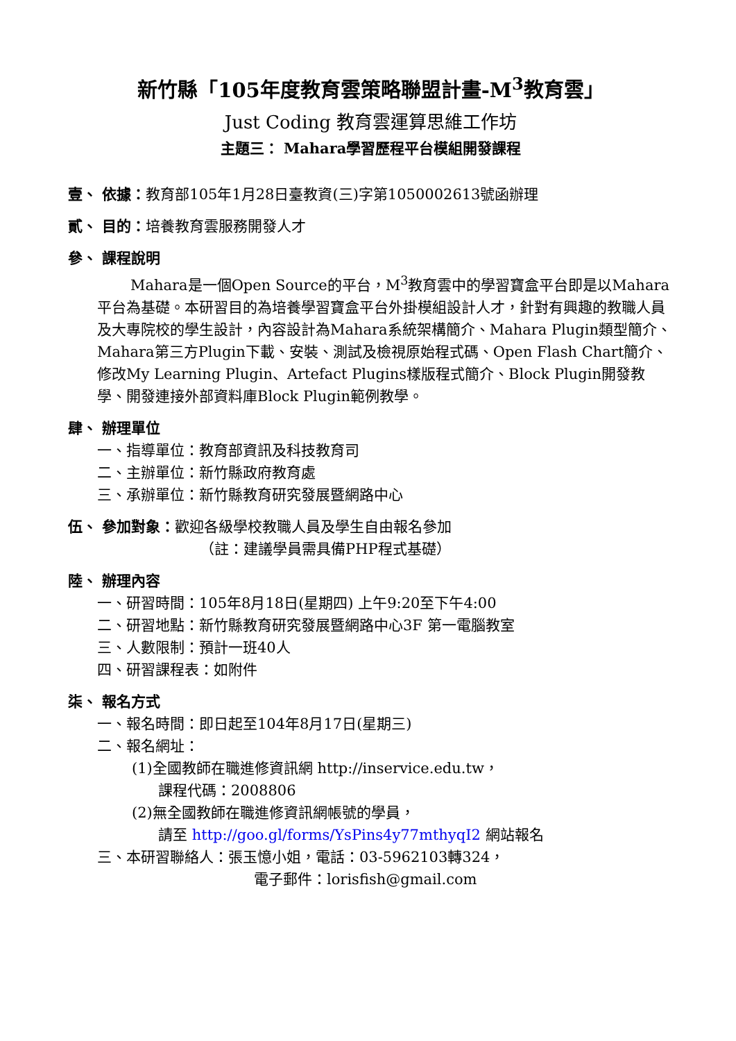新竹縣「105年度教育雲策略聯盟計畫-M<sup>3</sup>教育雲」
Just Coding 教育雲運算思維工作坊
主題三： Mahara學習歷程平台模組開發課程
壹、 依據：教育部105年1月28日臺教資(三)字第1050002613號函辦理
貳、 目的：培養教育雲服務開發人才
參、 課程說明
Mahara是一個Open Source的平台，M<sup>3</sup>教育雲中的學習寶盒平台即是以Mahara平台為基礎。本研習目的為培養學習寶盒平台外掛模組設計人才，針對有興趣的教職人員及大專院校的學生設計，內容設計為Mahara系統架構簡介、Mahara Plugin類型簡介、Mahara第三方Plugin下載、安裝、測試及檢視原始程式碼、Open Flash Chart簡介、修改My Learning Plugin、Artefact Plugins樣版程式簡介、Block Plugin開發教學、開發連接外部資料庫Block Plugin範例教學。
肆、 辦理單位
一、指導單位：教育部資訊及科技教育司
二、主辦單位：新竹縣政府教育處
三、承辦單位：新竹縣教育研究發展暨網路中心
伍、 參加對象：歡迎各級學校教職人員及學生自由報名參加
（註：建議學員需具備PHP程式基礎）
陸、 辦理內容
一、研習時間：105年8月18日(星期四) 上午9:20至下午4:00
二、研習地點：新竹縣教育研究發展暨網路中心3F 第一電腦教室
三、人數限制：預計一班40人
四、研習課程表：如附件
柒、 報名方式
一、報名時間：即日起至104年8月17日(星期三)
二、報名網址：
(1)全國教師在職進修資訊網 http://inservice.edu.tw，
課程代碼：2008806
(2)無全國教師在職進修資訊網帳號的學員，
請至 http://goo.gl/forms/YsPins4y77mthyqI2 網站報名
三、本研習聯絡人：張玉憶小姐，電話：03-5962103轉324，
電子郵件：lorisfish@gmail.com